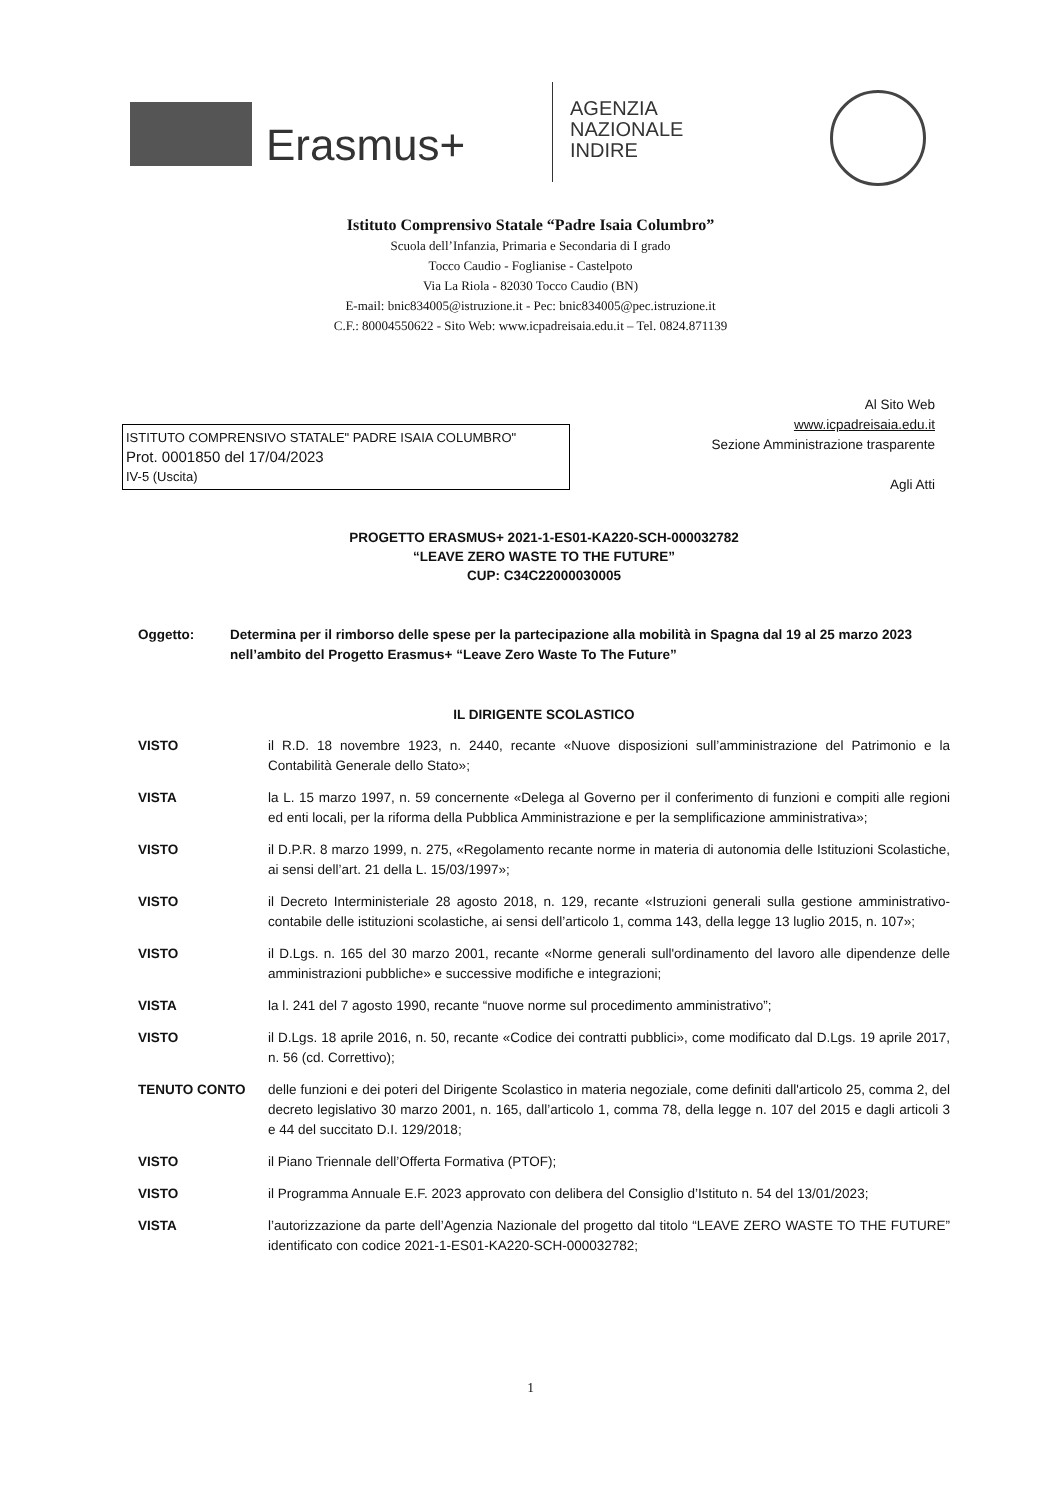Erasmus+
AGENZIA
NAZIONALE
INDIRE
Istituto Comprensivo Statale “Padre Isaia Columbro”
Scuola dell’Infanzia, Primaria e Secondaria di I grado
Tocco Caudio - Foglianise - Castelpoto
Via La Riola - 82030 Tocco Caudio (BN)
E-mail: bnic834005@istruzione.it - Pec: bnic834005@pec.istruzione.it
C.F.: 80004550622 - Sito Web: www.icpadreisaia.edu.it – Tel. 0824.871139
ISTITUTO COMPRENSIVO STATALE" PADRE ISAIA COLUMBRO"
Prot. 0001850 del 17/04/2023
IV-5 (Uscita)
Al Sito Web
www.icpadreisaia.edu.it
Sezione Amministrazione trasparente
Agli Atti
PROGETTO ERASMUS+ 2021-1-ES01-KA220-SCH-000032782
“LEAVE ZERO WASTE TO THE FUTURE”
CUP: C34C22000030005
Oggetto: Determina per il rimborso delle spese per la partecipazione alla mobilità in Spagna dal 19 al 25 marzo 2023 nell’ambito del Progetto Erasmus+ “Leave Zero Waste To The Future”
IL DIRIGENTE SCOLASTICO
VISTO il R.D. 18 novembre 1923, n. 2440, recante «Nuove disposizioni sull’amministrazione del Patrimonio e la Contabilità Generale dello Stato»;
VISTA la L. 15 marzo 1997, n. 59 concernente «Delega al Governo per il conferimento di funzioni e compiti alle regioni ed enti locali, per la riforma della Pubblica Amministrazione e per la semplificazione amministrativa»;
VISTO il D.P.R. 8 marzo 1999, n. 275, «Regolamento recante norme in materia di autonomia delle Istituzioni Scolastiche, ai sensi dell’art. 21 della L. 15/03/1997»;
VISTO il Decreto Interministeriale 28 agosto 2018, n. 129, recante «Istruzioni generali sulla gestione amministrativo-contabile delle istituzioni scolastiche, ai sensi dell’articolo 1, comma 143, della legge 13 luglio 2015, n. 107»;
VISTO il D.Lgs. n. 165 del 30 marzo 2001, recante «Norme generali sull'ordinamento del lavoro alle dipendenze delle amministrazioni pubbliche» e successive modifiche e integrazioni;
VISTA la l. 241 del 7 agosto 1990, recante “nuove norme sul procedimento amministrativo”;
VISTO il D.Lgs. 18 aprile 2016, n. 50, recante «Codice dei contratti pubblici», come modificato dal D.Lgs. 19 aprile 2017, n. 56 (cd. Correttivo);
TENUTO CONTO delle funzioni e dei poteri del Dirigente Scolastico in materia negoziale, come definiti dall'articolo 25, comma 2, del decreto legislativo 30 marzo 2001, n. 165, dall’articolo 1, comma 78, della legge n. 107 del 2015 e dagli articoli 3 e 44 del succitato D.I. 129/2018;
VISTO il Piano Triennale dell’Offerta Formativa (PTOF);
VISTO il Programma Annuale E.F. 2023 approvato con delibera del Consiglio d’Istituto n. 54 del 13/01/2023;
VISTA l’autorizzazione da parte dell’Agenzia Nazionale del progetto dal titolo “LEAVE ZERO WASTE TO THE FUTURE” identificato con codice 2021-1-ES01-KA220-SCH-000032782;
1